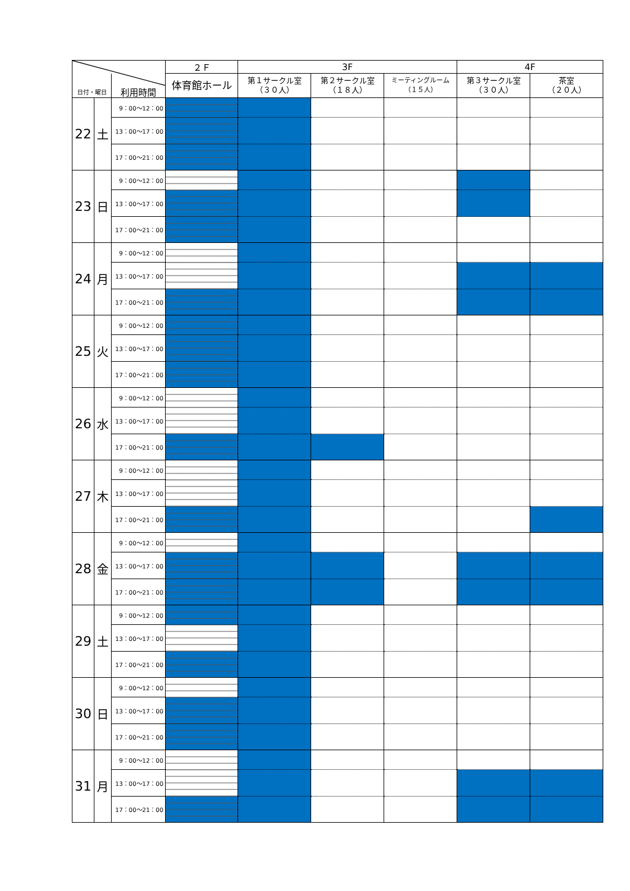| | | | ２Ｆ | 3F | | | 4F | |
| --- | --- | --- | --- | --- | --- | --- | --- | --- |
| 日付・曜日 | | 利用時間 | 体育館ホール | 第１サークル室 （３０人） | 第２サークル室 （１８人） | ミーティングルーム （１５人） | 第３サークル室 （３０人） | 茶室 （２０人） |
| 22 | 土 | 9：00～12：00 | | | | | | |
| | | 13：00～17：00 | | | | | | |
| | | 17：00～21：00 | | | | | | |
| 23 | 日 | 9：00～12：00 | | | | | | |
| | | 13：00～17：00 | | | | | | |
| | | 17：00～21：00 | | | | | | |
| 24 | 月 | 9：00～12：00 | | | | | | |
| | | 13：00～17：00 | | | | | | |
| | | 17：00～21：00 | | | | | | |
| 25 | 火 | 9：00～12：00 | | | | | | |
| | | 13：00～17：00 | | | | | | |
| | | 17：00～21：00 | | | | | | |
| 26 | 水 | 9：00～12：00 | | | | | | |
| | | 13：00～17：00 | | | | | | |
| | | 17：00～21：00 | | | | | | |
| 27 | 木 | 9：00～12：00 | | | | | | |
| | | 13：00～17：00 | | | | | | |
| | | 17：00～21：00 | | | | | | |
| 28 | 金 | 9：00～12：00 | | | | | | |
| | | 13：00～17：00 | | | | | | |
| | | 17：00～21：00 | | | | | | |
| 29 | 土 | 9：00～12：00 | | | | | | |
| | | 13：00～17：00 | | | | | | |
| | | 17：00～21：00 | | | | | | |
| 30 | 日 | 9：00～12：00 | | | | | | |
| | | 13：00～17：00 | | | | | | |
| | | 17：00～21：00 | | | | | | |
| 31 | 月 | 9：00～12：00 | | | | | | |
| | | 13：00～17：00 | | | | | | |
| | | 17：00～21：00 | | | | | | |